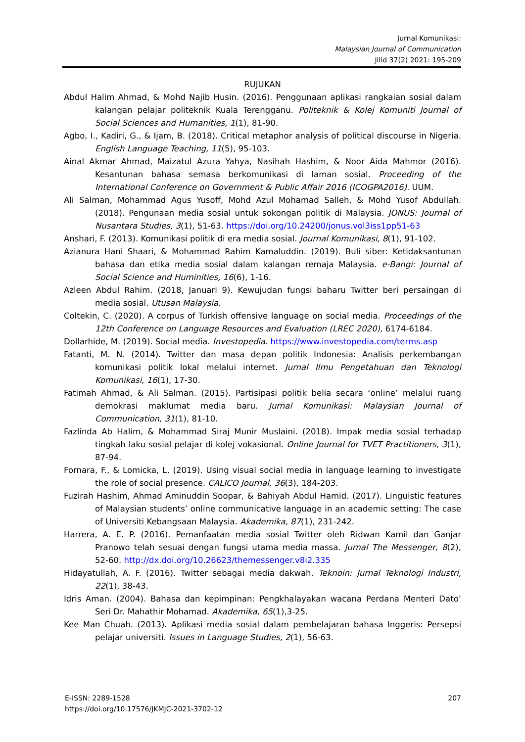Jurnal Komunikasi:
Malaysian Journal of Communication
Jilid 37(2) 2021: 195-209
RUJUKAN
Abdul Halim Ahmad, & Mohd Najib Husin. (2016). Penggunaan aplikasi rangkaian sosial dalam kalangan pelajar politeknik Kuala Terengganu. Politeknik & Kolej Komuniti Journal of Social Sciences and Humanities, 1(1), 81-90.
Agbo, I., Kadiri, G., & Ijam, B. (2018). Critical metaphor analysis of political discourse in Nigeria. English Language Teaching, 11(5), 95-103.
Ainal Akmar Ahmad, Maizatul Azura Yahya, Nasihah Hashim, & Noor Aida Mahmor (2016). Kesantunan bahasa semasa berkomunikasi di laman sosial. Proceeding of the International Conference on Government & Public Affair 2016 (ICOGPA2016). UUM.
Ali Salman, Mohammad Agus Yusoff, Mohd Azul Mohamad Salleh, & Mohd Yusof Abdullah. (2018). Pengunaan media sosial untuk sokongan politik di Malaysia. JONUS: Journal of Nusantara Studies, 3(1), 51-63. https://doi.org/10.24200/jonus.vol3iss1pp51-63
Anshari, F. (2013). Komunikasi politik di era media sosial. Journal Komunikasi, 8(1), 91-102.
Azianura Hani Shaari, & Mohammad Rahim Kamaluddin. (2019). Buli siber: Ketidaksantunan bahasa dan etika media sosial dalam kalangan remaja Malaysia. e-Bangi: Journal of Social Science and Huminities, 16(6), 1-16.
Azleen Abdul Rahim. (2018, Januari 9). Kewujudan fungsi baharu Twitter beri persaingan di media sosial. Utusan Malaysia.
Coltekin, C. (2020). A corpus of Turkish offensive language on social media. Proceedings of the 12th Conference on Language Resources and Evaluation (LREC 2020), 6174-6184.
Dollarhide, M. (2019). Social media. Investopedia. https://www.investopedia.com/terms.asp
Fatanti, M. N. (2014). Twitter dan masa depan politik Indonesia: Analisis perkembangan komunikasi politik lokal melalui internet. Jurnal Ilmu Pengetahuan dan Teknologi Komunikasi, 16(1), 17-30.
Fatimah Ahmad, & Ali Salman. (2015). Partisipasi politik belia secara ‘online’ melalui ruang demokrasi maklumat media baru. Jurnal Komunikasi: Malaysian Journal of Communication, 31(1), 81-10.
Fazlinda Ab Halim, & Mohammad Siraj Munir Muslaini. (2018). Impak media sosial terhadap tingkah laku sosial pelajar di kolej vokasional. Online Journal for TVET Practitioners, 3(1), 87-94.
Fornara, F., & Lomicka, L. (2019). Using visual social media in language learning to investigate the role of social presence. CALICO Journal, 36(3), 184-203.
Fuzirah Hashim, Ahmad Aminuddin Soopar, & Bahiyah Abdul Hamid. (2017). Linguistic features of Malaysian students’ online communicative language in an academic setting: The case of Universiti Kebangsaan Malaysia. Akademika, 87(1), 231-242.
Harrera, A. E. P. (2016). Pemanfaatan media sosial Twitter oleh Ridwan Kamil dan Ganjar Pranowo telah sesuai dengan fungsi utama media massa. Jurnal The Messenger, 8(2), 52-60. http://dx.doi.org/10.26623/themessenger.v8i2.335
Hidayatullah, A. F. (2016). Twitter sebagai media dakwah. Teknoin: Jurnal Teknologi Industri, 22(1), 38-43.
Idris Aman. (2004). Bahasa dan kepimpinan: Pengkhalayakan wacana Perdana Menteri Dato’ Seri Dr. Mahathir Mohamad. Akademika, 65(1),3-25.
Kee Man Chuah. (2013). Aplikasi media sosial dalam pembelajaran bahasa Inggeris: Persepsi pelajar universiti. Issues in Language Studies, 2(1), 56-63.
E-ISSN: 2289-1528
https://doi.org/10.17576/JKMJC-2021-3702-12
207